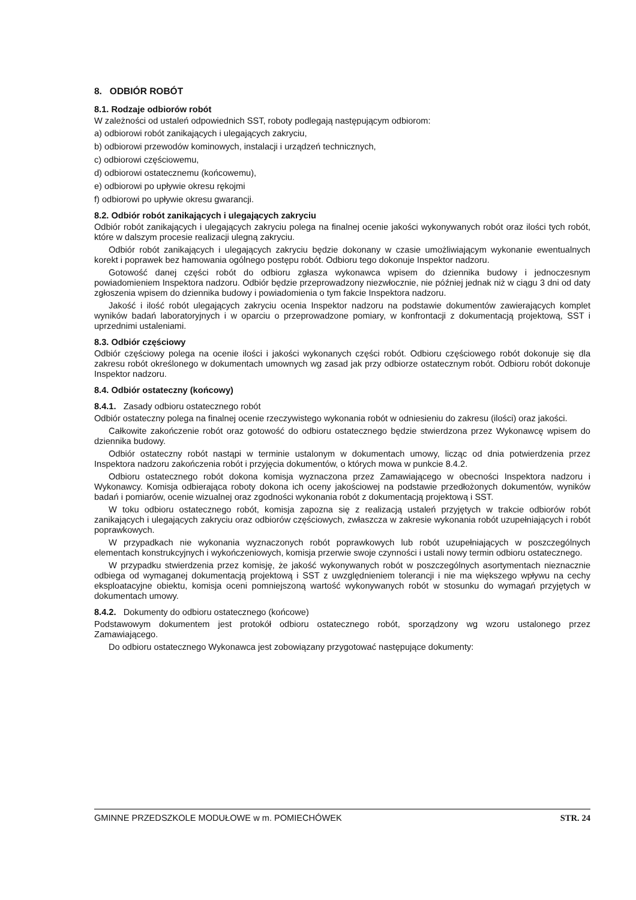8. ODBIÓR ROBÓT
8.1. Rodzaje odbiorów robót
W zależności od ustaleń odpowiednich SST, roboty podlegają następującym odbiorom:
a) odbiorowi robót zanikających i ulegających zakryciu,
b) odbiorowi przewodów kominowych, instalacji i urządzeń technicznych,
c) odbiorowi częściowemu,
d) odbiorowi ostatecznemu (końcowemu),
e) odbiorowi po upływie okresu rękojmi
f) odbiorowi po upływie okresu gwarancji.
8.2. Odbiór robót zanikających i ulegających zakryciu
Odbiór robót zanikających i ulegających zakryciu polega na finalnej ocenie jakości wykonywanych robót oraz ilości tych robót, które w dalszym procesie realizacji ulegną zakryciu.
Odbiór robót zanikających i ulegających zakryciu będzie dokonany w czasie umożliwiającym wykonanie ewentualnych korekt i poprawek bez hamowania ogólnego postępu robót. Odbioru tego dokonuje Inspektor nadzoru.
Gotowość danej części robót do odbioru zgłasza wykonawca wpisem do dziennika budowy i jednoczesnym powiadomieniem Inspektora nadzoru. Odbiór będzie przeprowadzony niezwłocznie, nie później jednak niż w ciągu 3 dni od daty zgłoszenia wpisem do dziennika budowy i powiadomienia o tym fakcie Inspektora nadzoru.
Jakość i ilość robót ulegających zakryciu ocenia Inspektor nadzoru na podstawie dokumentów zawierających komplet wyników badań laboratoryjnych i w oparciu o przeprowadzone pomiary, w konfrontacji z dokumentacją projektową, SST i uprzednimi ustaleniami.
8.3. Odbiór częściowy
Odbiór częściowy polega na ocenie ilości i jakości wykonanych części robót. Odbioru częściowego robót dokonuje się dla zakresu robót określonego w dokumentach umownych wg zasad jak przy odbiorze ostatecznym robót. Odbioru robót dokonuje Inspektor nadzoru.
8.4. Odbiór ostateczny (końcowy)
8.4.1. Zasady odbioru ostatecznego robót
Odbiór ostateczny polega na finalnej ocenie rzeczywistego wykonania robót w odniesieniu do zakresu (ilości) oraz jakości.
Całkowite zakończenie robót oraz gotowość do odbioru ostatecznego będzie stwierdzona przez Wykonawcę wpisem do dziennika budowy.
Odbiór ostateczny robót nastąpi w terminie ustalonym w dokumentach umowy, licząc od dnia potwierdzenia przez Inspektora nadzoru zakończenia robót i przyjęcia dokumentów, o których mowa w punkcie 8.4.2.
Odbioru ostatecznego robót dokona komisja wyznaczona przez Zamawiającego w obecności Inspektora nadzoru i Wykonawcy. Komisja odbierająca roboty dokona ich oceny jakościowej na podstawie przedłożonych dokumentów, wyników badań i pomiarów, ocenie wizualnej oraz zgodności wykonania robót z dokumentacją projektową i SST.
W toku odbioru ostatecznego robót, komisja zapozna się z realizacją ustaleń przyjętych w trakcie odbiorów robót zanikających i ulegających zakryciu oraz odbiorów częściowych, zwłaszcza w zakresie wykonania robót uzupełniających i robót poprawkowych.
W przypadkach nie wykonania wyznaczonych robót poprawkowych lub robót uzupełniających w poszczególnych elementach konstrukcyjnych i wykończeniowych, komisja przerwie swoje czynności i ustali nowy termin odbioru ostatecznego.
W przypadku stwierdzenia przez komisję, że jakość wykonywanych robót w poszczególnych asortymentach nieznacznie odbiega od wymaganej dokumentacją projektową i SST z uwzględnieniem tolerancji i nie ma większego wpływu na cechy eksploatacyjne obiektu, komisja oceni pomniejszoną wartość wykonywanych robót w stosunku do wymagań przyjętych w dokumentach umowy.
8.4.2. Dokumenty do odbioru ostatecznego (końcowe)
Podstawowym dokumentem jest protokół odbioru ostatecznego robót, sporządzony wg wzoru ustalonego przez Zamawiającego.
Do odbioru ostatecznego Wykonawca jest zobowiązany przygotować następujące dokumenty:
GMINNE PRZEDSZKOLE MODUŁOWE w m. POMIECHÓWEK STR. 24